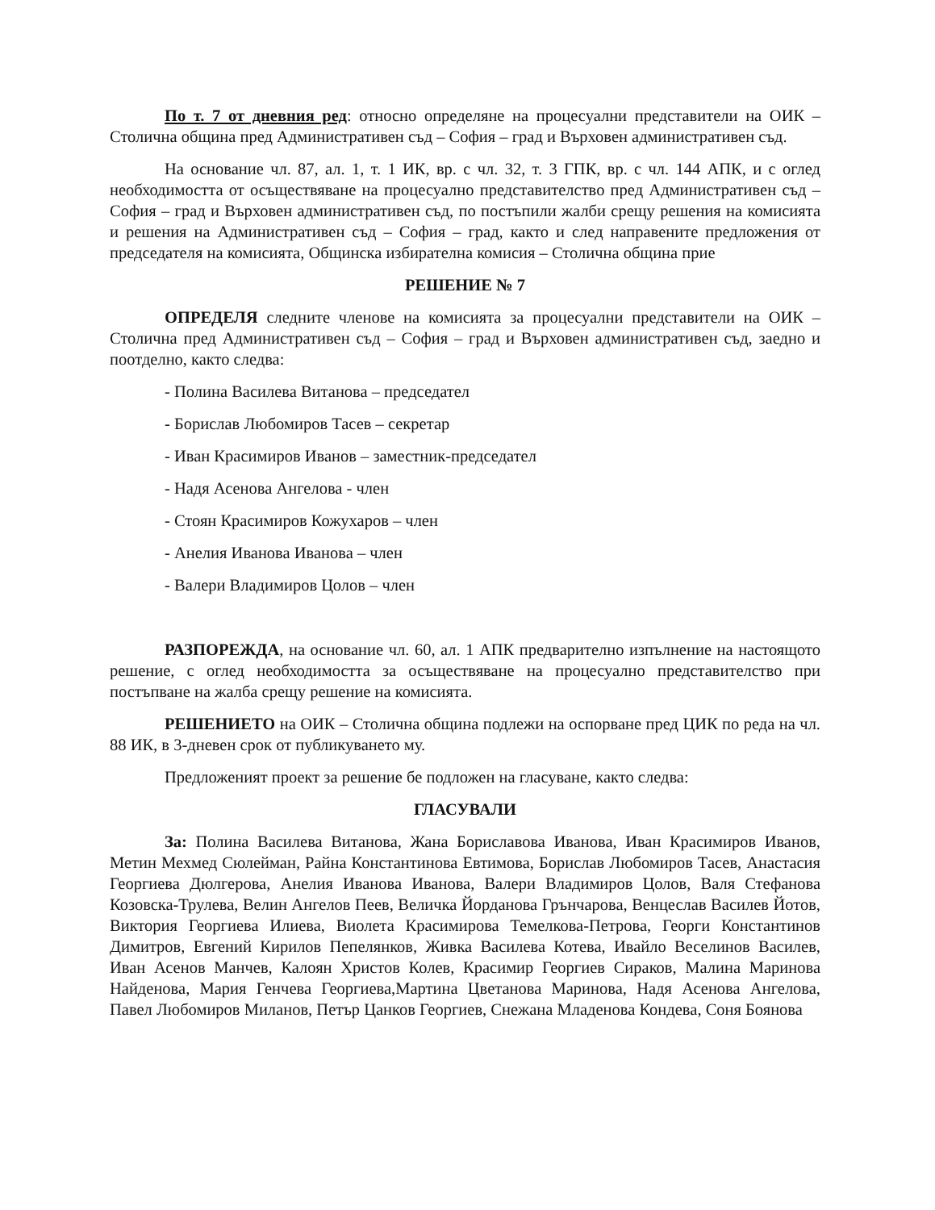По т. 7 от дневния ред: относно определяне на процесуални представители на ОИК – Столична община пред Административен съд – София – град и Върховен административен съд.
На основание чл. 87, ал. 1, т. 1 ИК, вр. с чл. 32, т. 3 ГПК, вр. с чл. 144 АПК, и с оглед необходимостта от осъществяване на процесуално представителство пред Административен съд – София – град и Върховен административен съд, по постъпили жалби срещу решения на комисията и решения на Административен съд – София – град, както и след направените предложения от председателя на комисията, Общинска избирателна комисия – Столична община прие
РЕШЕНИЕ № 7
ОПРЕДЕЛЯ следните членове на комисията за процесуални представители на ОИК – Столична пред Административен съд – София – град и Върховен административен съд, заедно и поотделно, както следва:
- Полина Василева Витанова – председател
- Борислав Любомиров Тасев – секретар
- Иван Красимиров Иванов – заместник-председател
- Надя Асенова Ангелова - член
- Стоян Красимиров Кожухаров – член
- Анелия Иванова Иванова – член
- Валери Владимиров Цолов – член
РАЗПОРЕЖДА, на основание чл. 60, ал. 1 АПК предварително изпълнение на настоящото решение, с оглед необходимостта за осъществяване на процесуално представителство при постъпване на жалба срещу решение на комисията.
РЕШЕНИЕТО на ОИК – Столична община подлежи на оспорване пред ЦИК по реда на чл. 88 ИК, в 3-дневен срок от публикуването му.
Предложеният проект за решение бе подложен на гласуване, както следва:
ГЛАСУВАЛИ
За: Полина Василева Витанова, Жана Бориславова Иванова, Иван Красимиров Иванов, Метин Мехмед Сюлейман, Райна Константинова Евтимова, Борислав Любомиров Тасев, Анастасия Георгиева Дюлгерова, Анелия Иванова Иванова, Валери Владимиров Цолов, Валя Стефанова Козовска-Трулева, Велин Ангелов Пеев, Величка Йорданова Грънчарова, Венцеслав Василев Йотов, Виктория Георгиева Илиева, Виолета Красимирова Темелкова-Петрова, Георги Константинов Димитров, Евгений Кирилов Пепелянков, Живка Василева Котева, Ивайло Веселинов Василев, Иван Асенов Манчев, Калоян Христов Колев, Красимир Георгиев Сираков, Малина Маринова Найденова, Мария Генчева Георгиева,Мартина Цветанова Маринова, Надя Асенова Ангелова, Павел Любомиров Миланов, Петър Цанков Георгиев, Снежана Младенова Кондева, Соня Боянова